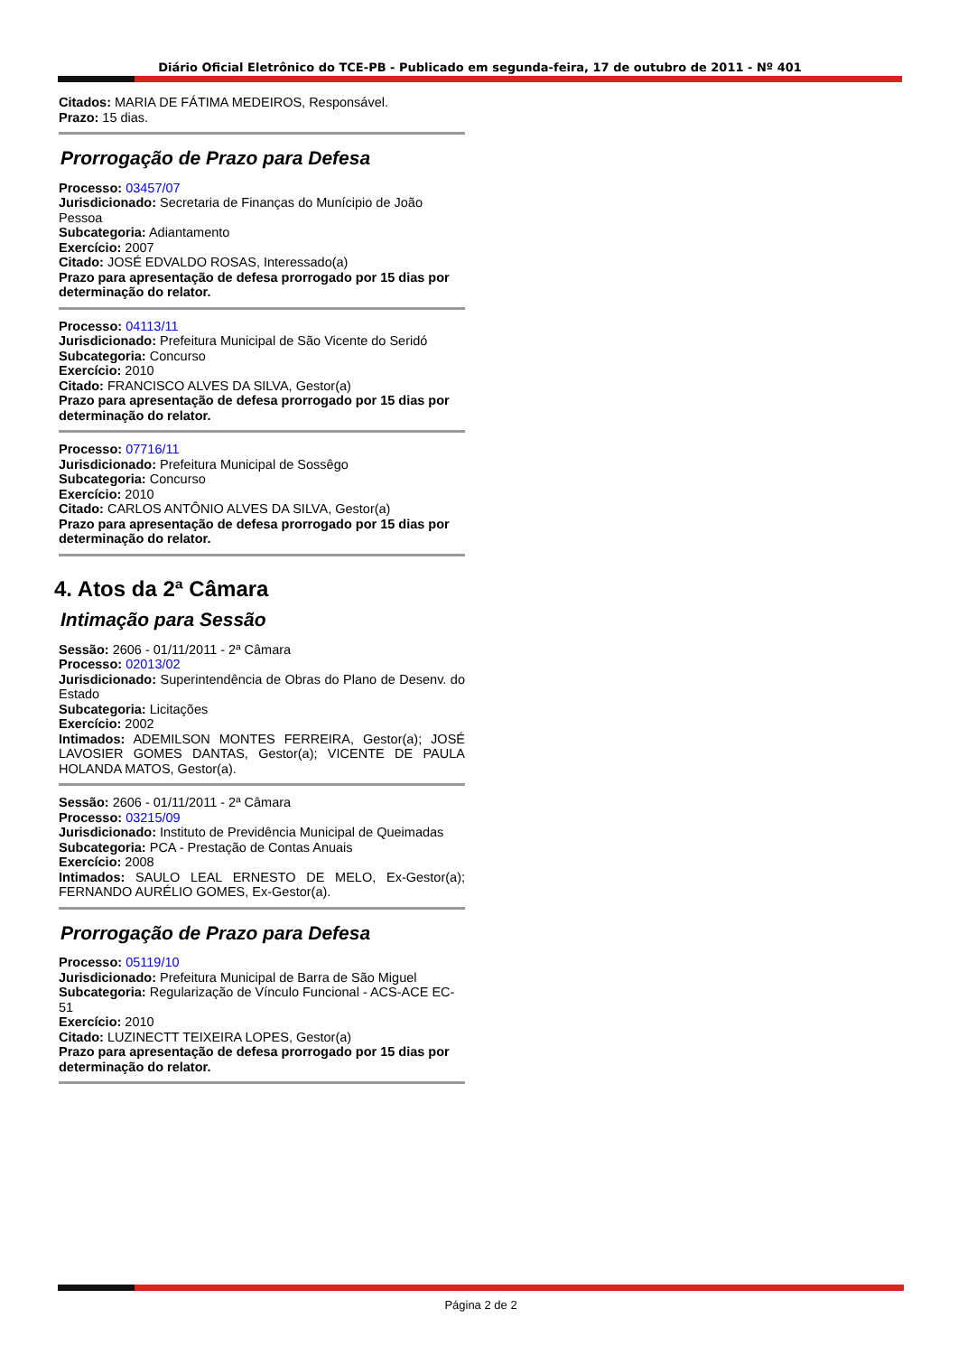Diário Oficial Eletrônico do TCE-PB - Publicado em segunda-feira, 17 de outubro de 2011 - Nº 401
Citados: MARIA DE FÁTIMA MEDEIROS, Responsável.
Prazo: 15 dias.
Prorrogação de Prazo para Defesa
Processo: 03457/07
Jurisdicionado: Secretaria de Finanças do Munícipio de João Pessoa
Subcategoria: Adiantamento
Exercício: 2007
Citado: JOSÉ EDVALDO ROSAS, Interessado(a)
Prazo para apresentação de defesa prorrogado por 15 dias por determinação do relator.
Processo: 04113/11
Jurisdicionado: Prefeitura Municipal de São Vicente do Seridó
Subcategoria: Concurso
Exercício: 2010
Citado: FRANCISCO ALVES DA SILVA, Gestor(a)
Prazo para apresentação de defesa prorrogado por 15 dias por determinação do relator.
Processo: 07716/11
Jurisdicionado: Prefeitura Municipal de Sossêgo
Subcategoria: Concurso
Exercício: 2010
Citado: CARLOS ANTÔNIO ALVES DA SILVA, Gestor(a)
Prazo para apresentação de defesa prorrogado por 15 dias por determinação do relator.
4. Atos da 2ª Câmara
Intimação para Sessão
Sessão: 2606 - 01/11/2011 - 2ª Câmara
Processo: 02013/02
Jurisdicionado: Superintendência de Obras do Plano de Desenv. do Estado
Subcategoria: Licitações
Exercício: 2002
Intimados: ADEMILSON MONTES FERREIRA, Gestor(a); JOSÉ LAVOSIER GOMES DANTAS, Gestor(a); VICENTE DE PAULA HOLANDA MATOS, Gestor(a).
Sessão: 2606 - 01/11/2011 - 2ª Câmara
Processo: 03215/09
Jurisdicionado: Instituto de Previdência Municipal de Queimadas
Subcategoria: PCA - Prestação de Contas Anuais
Exercício: 2008
Intimados: SAULO LEAL ERNESTO DE MELO, Ex-Gestor(a); FERNANDO AURÉLIO GOMES, Ex-Gestor(a).
Prorrogação de Prazo para Defesa
Processo: 05119/10
Jurisdicionado: Prefeitura Municipal de Barra de São Miguel
Subcategoria: Regularização de Vínculo Funcional - ACS-ACE EC-51
Exercício: 2010
Citado: LUZINECTT TEIXEIRA LOPES, Gestor(a)
Prazo para apresentação de defesa prorrogado por 15 dias por determinação do relator.
Página 2 de 2